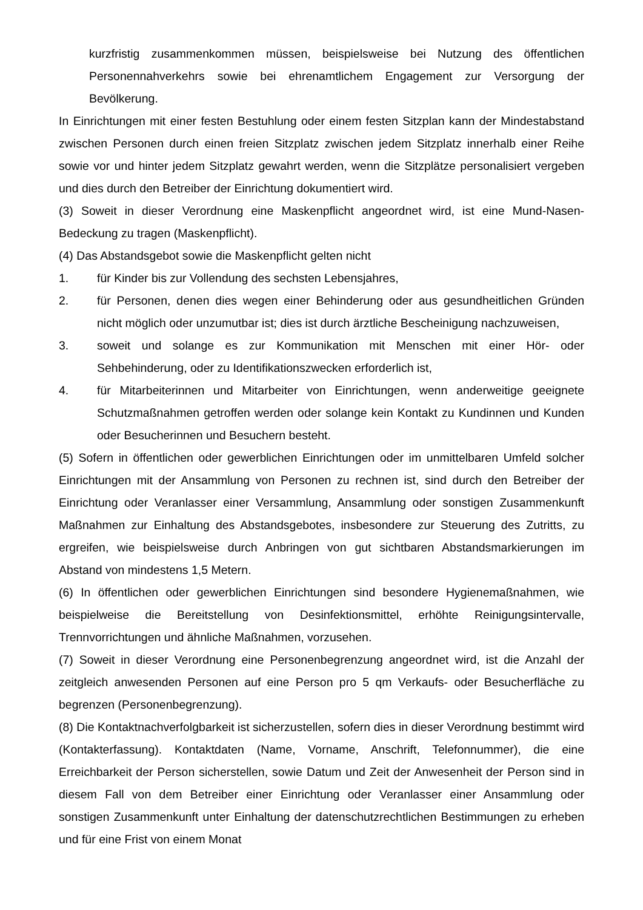kurzfristig zusammenkommen müssen, beispielsweise bei Nutzung des öffentlichen Personennahverkehrs sowie bei ehrenamtlichem Engagement zur Versorgung der Bevölkerung.
In Einrichtungen mit einer festen Bestuhlung oder einem festen Sitzplan kann der Mindestabstand zwischen Personen durch einen freien Sitzplatz zwischen jedem Sitzplatz innerhalb einer Reihe sowie vor und hinter jedem Sitzplatz gewahrt werden, wenn die Sitzplätze personalisiert vergeben und dies durch den Betreiber der Einrichtung dokumentiert wird.
(3) Soweit in dieser Verordnung eine Maskenpflicht angeordnet wird, ist eine Mund-Nasen-Bedeckung zu tragen (Maskenpflicht).
(4) Das Abstandsgebot sowie die Maskenpflicht gelten nicht
1. für Kinder bis zur Vollendung des sechsten Lebensjahres,
2. für Personen, denen dies wegen einer Behinderung oder aus gesundheitlichen Gründen nicht möglich oder unzumutbar ist; dies ist durch ärztliche Bescheinigung nachzuweisen,
3. soweit und solange es zur Kommunikation mit Menschen mit einer Hör- oder Sehbehinderung, oder zu Identifikationszwecken erforderlich ist,
4. für Mitarbeiterinnen und Mitarbeiter von Einrichtungen, wenn anderweitige geeignete Schutzmaßnahmen getroffen werden oder solange kein Kontakt zu Kundinnen und Kunden oder Besucherinnen und Besuchern besteht.
(5) Sofern in öffentlichen oder gewerblichen Einrichtungen oder im unmittelbaren Umfeld solcher Einrichtungen mit der Ansammlung von Personen zu rechnen ist, sind durch den Betreiber der Einrichtung oder Veranlasser einer Versammlung, Ansammlung oder sonstigen Zusammenkunft Maßnahmen zur Einhaltung des Abstandsgebotes, insbesondere zur Steuerung des Zutritts, zu ergreifen, wie beispielsweise durch Anbringen von gut sichtbaren Abstandsmarkierungen im Abstand von mindestens 1,5 Metern.
(6) In öffentlichen oder gewerblichen Einrichtungen sind besondere Hygienemaßnahmen, wie beispielweise die Bereitstellung von Desinfektionsmittel, erhöhte Reinigungsintervalle, Trennvorrichtungen und ähnliche Maßnahmen, vorzusehen.
(7) Soweit in dieser Verordnung eine Personenbegrenzung angeordnet wird, ist die Anzahl der zeitgleich anwesenden Personen auf eine Person pro 5 qm Verkaufs- oder Besucherfläche zu begrenzen (Personenbegrenzung).
(8) Die Kontaktnachverfolgbarkeit ist sicherzustellen, sofern dies in dieser Verordnung bestimmt wird (Kontakterfassung). Kontaktdaten (Name, Vorname, Anschrift, Telefonnummer), die eine Erreichbarkeit der Person sicherstellen, sowie Datum und Zeit der Anwesenheit der Person sind in diesem Fall von dem Betreiber einer Einrichtung oder Veranlasser einer Ansammlung oder sonstigen Zusammenkunft unter Einhaltung der datenschutzrechtlichen Bestimmungen zu erheben und für eine Frist von einem Monat